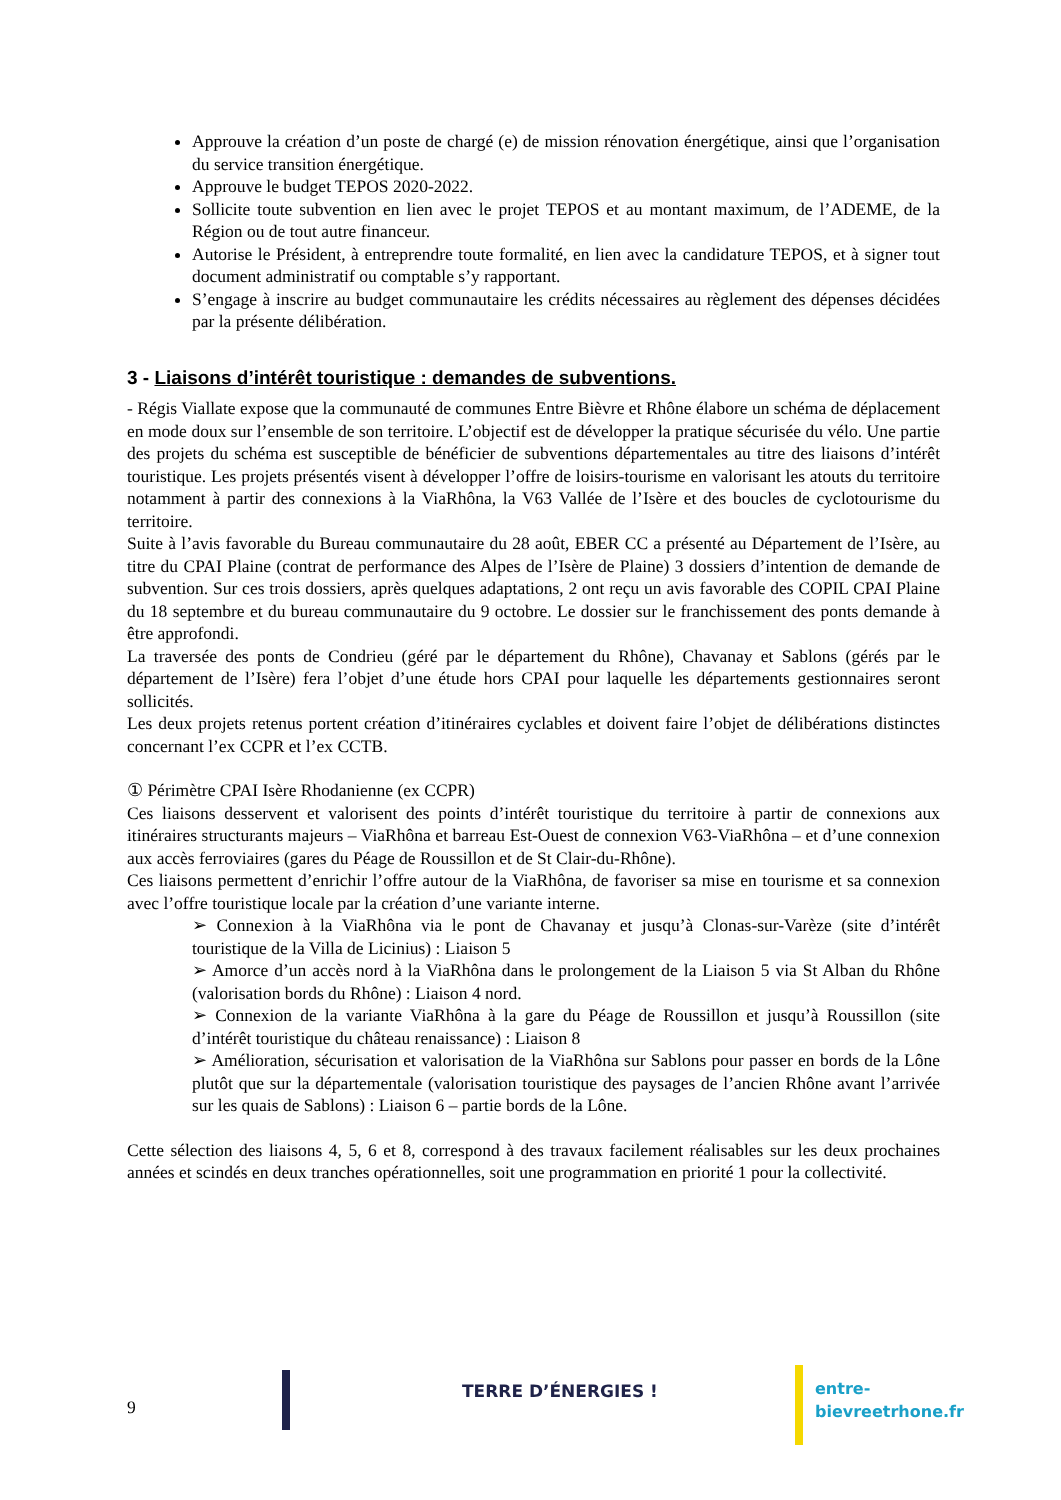Approuve la création d’un poste de chargé (e) de mission rénovation énergétique, ainsi que l’organisation du service transition énergétique.
Approuve le budget TEPOS 2020-2022.
Sollicite toute subvention en lien avec le projet TEPOS et au montant maximum, de l’ADEME, de la Région ou de tout autre financeur.
Autorise le Président, à entreprendre toute formalité, en lien avec la candidature TEPOS, et à signer tout document administratif ou comptable s’y rapportant.
S’engage à inscrire au budget communautaire les crédits nécessaires au règlement des dépenses décidées par la présente délibération.
3 - Liaisons d’intérêt touristique : demandes de subventions.
- Régis Viallate expose que la communauté de communes Entre Bièvre et Rhône élabore un schéma de déplacement en mode doux sur l’ensemble de son territoire. L’objectif est de développer la pratique sécurisée du vélo. Une partie des projets du schéma est susceptible de bénéficier de subventions départementales au titre des liaisons d’intérêt touristique. Les projets présentés visent à développer l’offre de loisirs-tourisme en valorisant les atouts du territoire notamment à partir des connexions à la ViaRhôna, la V63 Vallée de l’Isère et des boucles de cyclotourisme du territoire.
Suite à l’avis favorable du Bureau communautaire du 28 août, EBER CC a présenté au Département de l’Isère, au titre du CPAI Plaine (contrat de performance des Alpes de l’Isère de Plaine) 3 dossiers d’intention de demande de subvention. Sur ces trois dossiers, après quelques adaptations, 2 ont reçu un avis favorable des COPIL CPAI Plaine du 18 septembre et du bureau communautaire du 9 octobre. Le dossier sur le franchissement des ponts demande à être approfondi.
La traversée des ponts de Condrieu (géré par le département du Rhône), Chavanay et Sablons (gérés par le département de l’Isère) fera l’objet d’une étude hors CPAI pour laquelle les départements gestionnaires seront sollicités.
Les deux projets retenus portent création d’itinéraires cyclables et doivent faire l’objet de délibérations distinctes concernant l’ex CCPR et l’ex CCTB.
① Périmètre CPAI Isère Rhodanienne (ex CCPR)
Ces liaisons desservent et valorisent des points d’intérêt touristique du territoire à partir de connexions aux itinéraires structurants majeurs – ViaRhôna et barreau Est-Ouest de connexion V63-ViaRhôna – et d’une connexion aux accès ferroviaires (gares du Péage de Roussillon et de St Clair-du-Rhône).
Ces liaisons permettent d’enrichir l’offre autour de la ViaRhôna, de favoriser sa mise en tourisme et sa connexion avec l’offre touristique locale par la création d’une variante interne.
➢ Connexion à la ViaRhôna via le pont de Chavanay et jusqu’à Clonas-sur-Varèze (site d’intérêt touristique de la Villa de Licinius) : Liaison 5
➢ Amorce d’un accès nord à la ViaRhôna dans le prolongement de la Liaison 5 via St Alban du Rhône (valorisation bords du Rhône) : Liaison 4 nord.
➢ Connexion de la variante ViaRhôna à la gare du Péage de Roussillon et jusqu’à Roussillon (site d’intérêt touristique du château renaissance) : Liaison 8
➢ Amélioration, sécurisation et valorisation de la ViaRhôna sur Sablons pour passer en bords de la Lône plutôt que sur la départementale (valorisation touristique des paysages de l’ancien Rhône avant l’arrivée sur les quais de Sablons) : Liaison 6 – partie bords de la Lône.
Cette sélection des liaisons 4, 5, 6 et 8, correspond à des travaux facilement réalisables sur les deux prochaines années et scindés en deux tranches opérationnelles, soit une programmation en priorité 1 pour la collectivité.
9
TERRE D’ÉNERGIES ! entre-bievreetrhone.fr